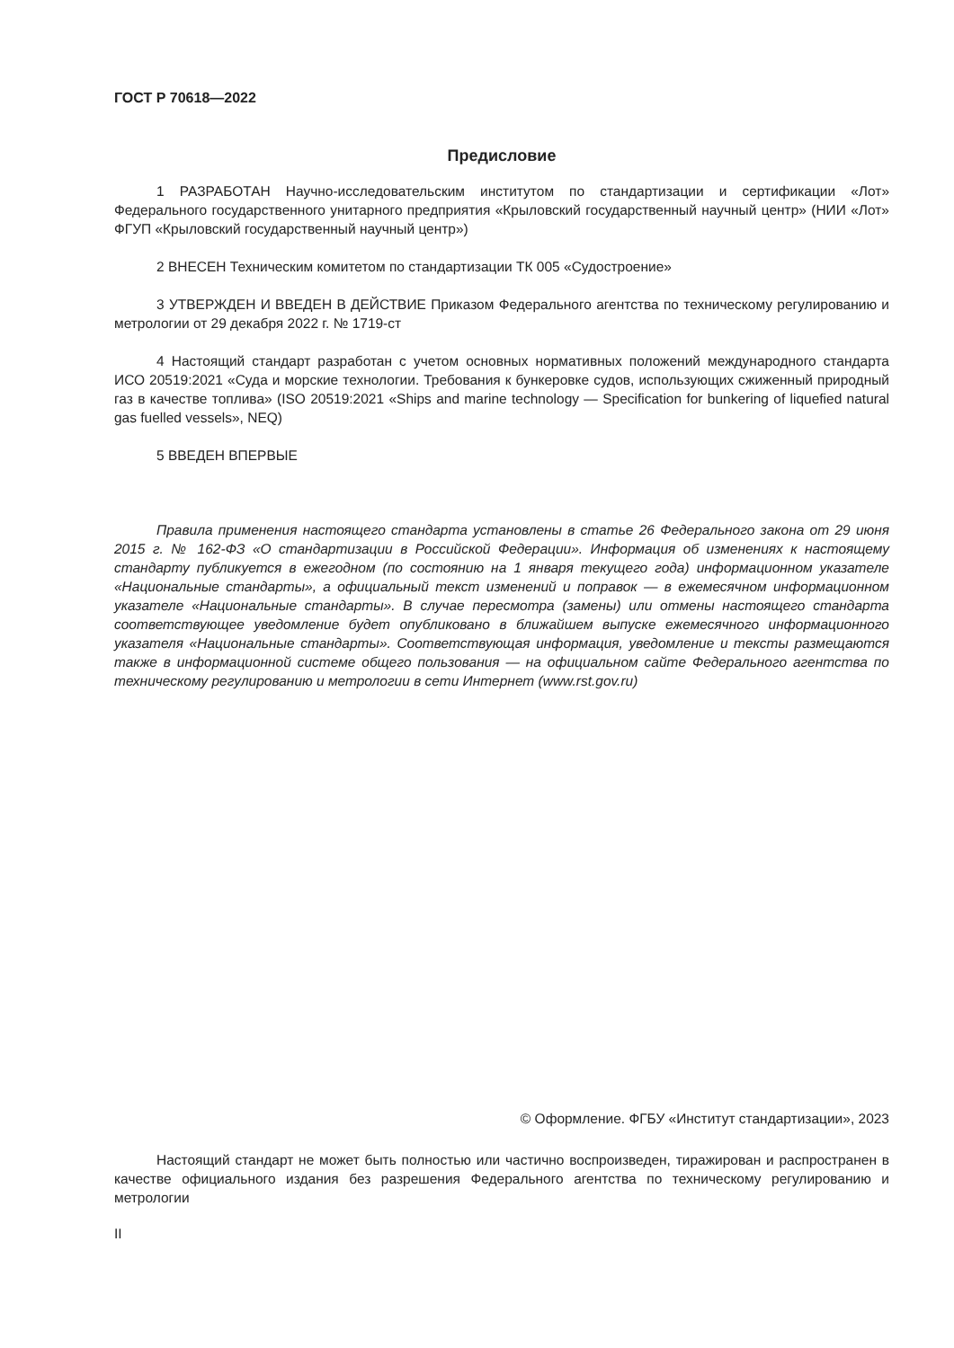ГОСТ Р 70618—2022
Предисловие
1 РАЗРАБОТАН Научно-исследовательским институтом по стандартизации и сертификации «Лот» Федерального государственного унитарного предприятия «Крыловский государственный научный центр» (НИИ «Лот» ФГУП «Крыловский государственный научный центр»)
2 ВНЕСЕН Техническим комитетом по стандартизации ТК 005 «Судостроение»
3 УТВЕРЖДЕН И ВВЕДЕН В ДЕЙСТВИЕ Приказом Федерального агентства по техническому регулированию и метрологии от 29 декабря 2022 г. № 1719-ст
4 Настоящий стандарт разработан с учетом основных нормативных положений международного стандарта ИСО 20519:2021 «Суда и морские технологии. Требования к бункеровке судов, использующих сжиженный природный газ в качестве топлива» (ISO 20519:2021 «Ships and marine technology — Specification for bunkering of liquefied natural gas fuelled vessels», NEQ)
5 ВВЕДЕН ВПЕРВЫЕ
Правила применения настоящего стандарта установлены в статье 26 Федерального закона от 29 июня 2015 г. № 162-ФЗ «О стандартизации в Российской Федерации». Информация об изменениях к настоящему стандарту публикуется в ежегодном (по состоянию на 1 января текущего года) информационном указателе «Национальные стандарты», а официальный текст изменений и поправок — в ежемесячном информационном указателе «Национальные стандарты». В случае пересмотра (замены) или отмены настоящего стандарта соответствующее уведомление будет опубликовано в ближайшем выпуске ежемесячного информационного указателя «Национальные стандарты». Соответствующая информация, уведомление и тексты размещаются также в информационной системе общего пользования — на официальном сайте Федерального агентства по техническому регулированию и метрологии в сети Интернет (www.rst.gov.ru)
© Оформление. ФГБУ «Институт стандартизации», 2023
Настоящий стандарт не может быть полностью или частично воспроизведен, тиражирован и распространен в качестве официального издания без разрешения Федерального агентства по техническому регулированию и метрологии
II